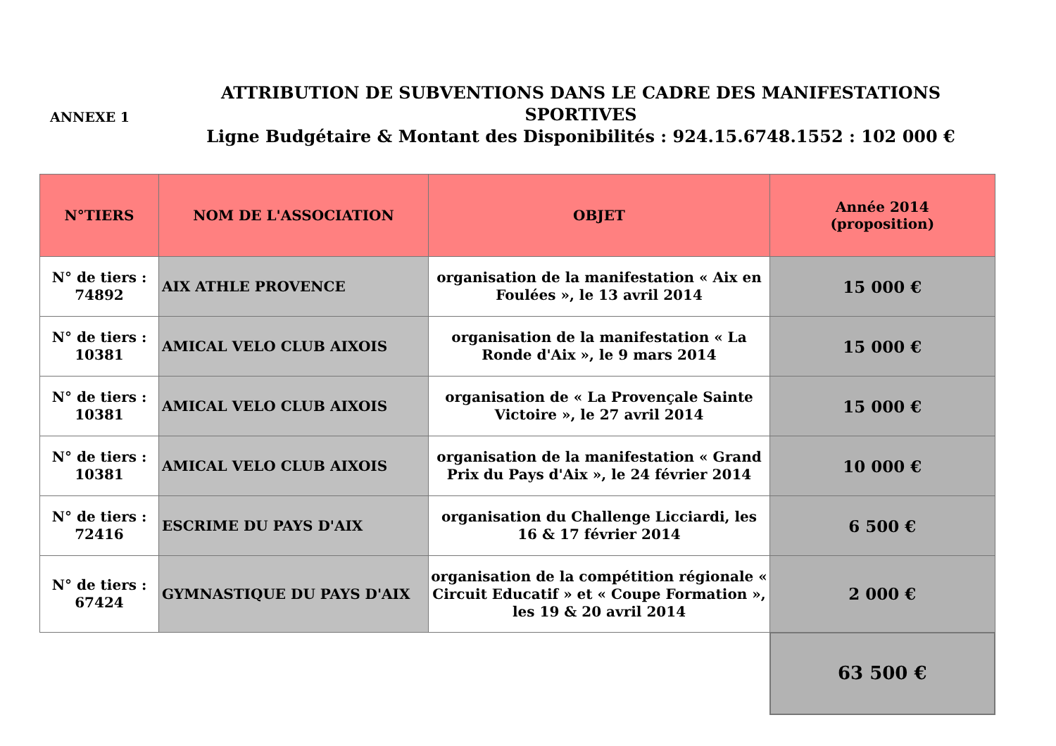ANNEXE 1
ATTRIBUTION DE SUBVENTIONS DANS LE CADRE DES MANIFESTATIONS SPORTIVES
Ligne Budgétaire & Montant des Disponibilités : 924.15.6748.1552 : 102 000 €
| N°TIERS | NOM DE L'ASSOCIATION | OBJET | Année 2014 (proposition) |
| --- | --- | --- | --- |
| N° de tiers : 74892 | AIX ATHLE PROVENCE | organisation de la manifestation « Aix en Foulées », le 13 avril 2014 | 15 000 € |
| N° de tiers : 10381 | AMICAL VELO CLUB AIXOIS | organisation de la manifestation « La Ronde d'Aix », le 9 mars 2014 | 15 000 € |
| N° de tiers : 10381 | AMICAL VELO CLUB AIXOIS | organisation de « La Provençale Sainte Victoire », le 27 avril 2014 | 15 000 € |
| N° de tiers : 10381 | AMICAL VELO CLUB AIXOIS | organisation de la manifestation « Grand Prix du Pays d'Aix », le 24 février 2014 | 10 000 € |
| N° de tiers : 72416 | ESCRIME DU PAYS D'AIX | organisation du Challenge Licciardi, les 16 & 17 février 2014 | 6 500 € |
| N° de tiers : 67424 | GYMNASTIQUE DU PAYS D'AIX | organisation de la compétition régionale « Circuit Educatif » et « Coupe Formation », les 19 & 20 avril 2014 | 2 000 € |
| | | | 63 500 € |